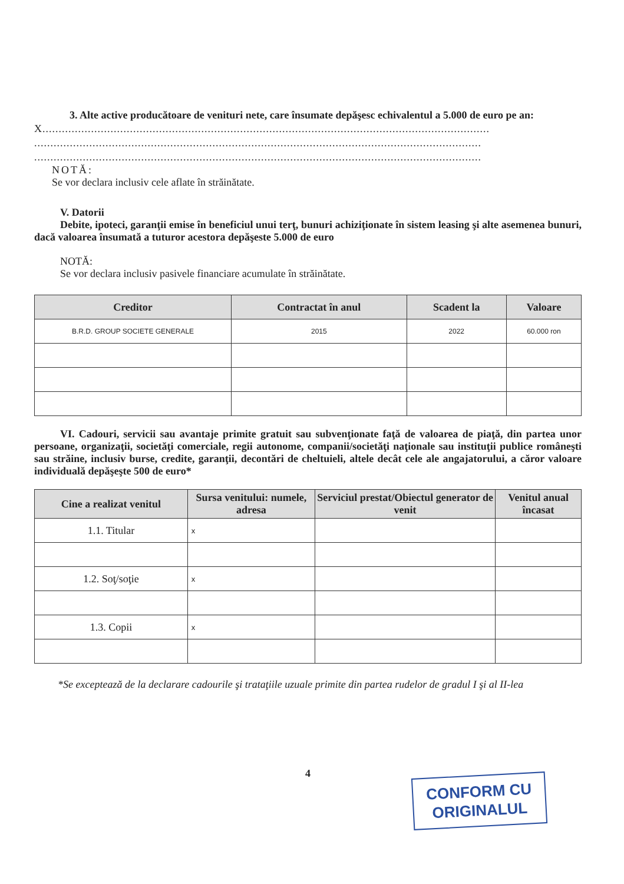3. Alte active producătoare de venituri nete, care însumate depăşesc echivalentul a 5.000 de euro pe an:
X..........................................................................................................................................
..........................................................................................................................................
..........................................................................................................................................
NOTĂ:
Se vor declara inclusiv cele aflate în străinătate.
V. Datorii
Debite, ipoteci, garanţii emise în beneficiul unui terţ, bunuri achiziţionate în sistem leasing şi alte asemenea bunuri, dacă valoarea însumată a tuturor acestora depăşeste 5.000 de euro
NOTĂ:
Se vor declara inclusiv pasivele financiare acumulate în străinătate.
| Creditor | Contractat în anul | Scadent la | Valoare |
| --- | --- | --- | --- |
| B.R.D. GROUP SOCIETE GENERALE | 2015 | 2022 | 60.000 ron |
VI. Cadouri, servicii sau avantaje primite gratuit sau subvenţionate faţă de valoarea de piaţă, din partea unor persoane, organizaţii, societăţi comerciale, regii autonome, companii/societăţi naţionale sau instituţii publice româneşti sau străine, inclusiv burse, credite, garanţii, decontări de cheltuieli, altele decât cele ale angajatorului, a căror valoare individuală depăşeşte 500 de euro*
| Cine a realizat venitul | Sursa venitului: numele, adresa | Serviciul prestat/Obiectul generator de venit | Venitul anual încasat |
| --- | --- | --- | --- |
| 1.1. Titular | x | | |
| 1.2. Soţ/soţie | x | | |
| 1.3. Copii | x | | |
*Se exceptează de la declarare cadourile şi trataţiile uzuale primite din partea rudelor de gradul I şi al II-lea
4
CONFORM CU
ORIGINALUL